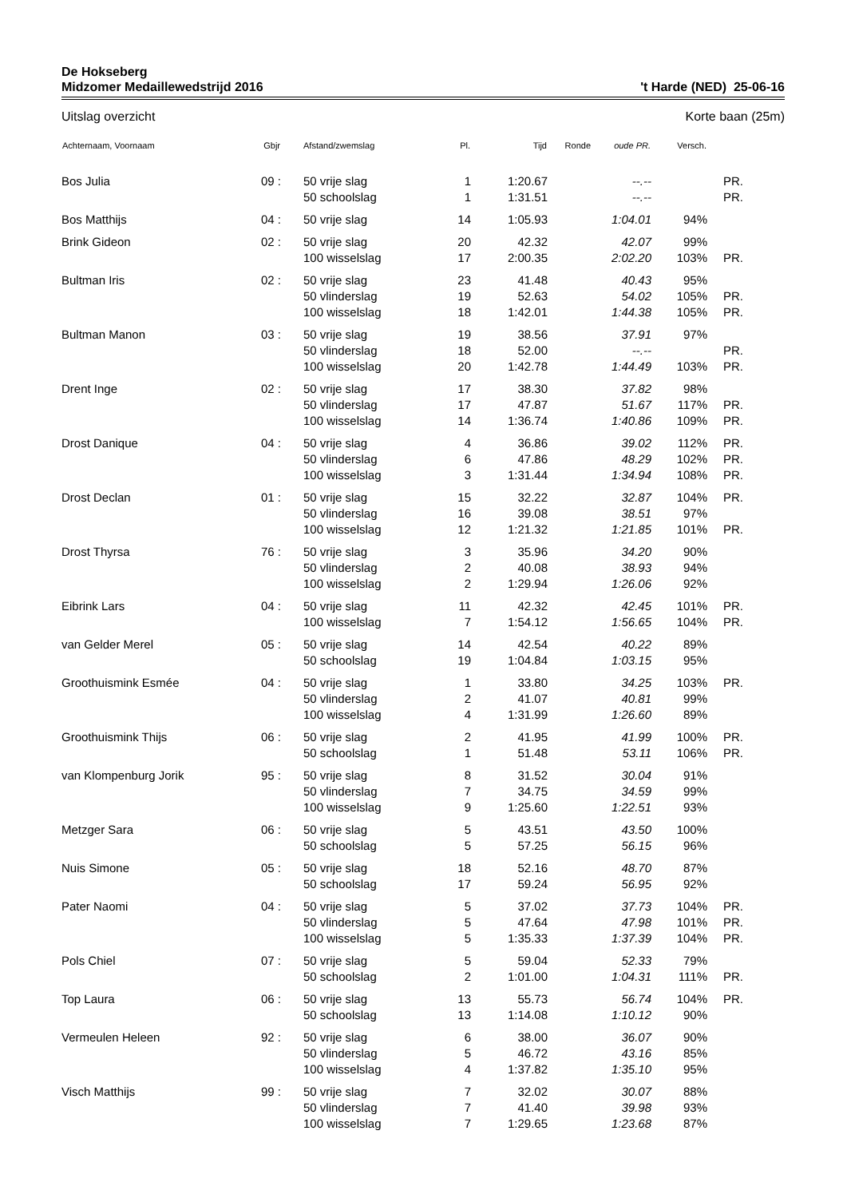De Hokseberg
Midzomer Medaillewedstrijd 2016 't Harde (NED) 25-06-16
Uitslag overzicht Korte baan (25m)
| Achternaam, Voornaam | Gbjr | Afstand/zwemslag | Pl. | Tijd | Ronde | oude PR. | Versch. | |
| --- | --- | --- | --- | --- | --- | --- | --- | --- |
| Bos Julia | 09 : | 50 vrije slag | 1 | 1:20.67 | | --.-- | | PR. |
| | | 50 schoolslag | 1 | 1:31.51 | | --.-- | | PR. |
| Bos Matthijs | 04 : | 50 vrije slag | 14 | 1:05.93 | | 1:04.01 | 94% | |
| Brink Gideon | 02 : | 50 vrije slag | 20 | 42.32 | | 42.07 | 99% | |
| | | 100 wisselslag | 17 | 2:00.35 | | 2:02.20 | 103% | PR. |
| Bultman Iris | 02 : | 50 vrije slag | 23 | 41.48 | | 40.43 | 95% | |
| | | 50 vlinderslag | 19 | 52.63 | | 54.02 | 105% | PR. |
| | | 100 wisselslag | 18 | 1:42.01 | | 1:44.38 | 105% | PR. |
| Bultman Manon | 03 : | 50 vrije slag | 19 | 38.56 | | 37.91 | 97% | |
| | | 50 vlinderslag | 18 | 52.00 | | --.-- | | PR. |
| | | 100 wisselslag | 20 | 1:42.78 | | 1:44.49 | 103% | PR. |
| Drent Inge | 02 : | 50 vrije slag | 17 | 38.30 | | 37.82 | 98% | |
| | | 50 vlinderslag | 17 | 47.87 | | 51.67 | 117% | PR. |
| | | 100 wisselslag | 14 | 1:36.74 | | 1:40.86 | 109% | PR. |
| Drost Danique | 04 : | 50 vrije slag | 4 | 36.86 | | 39.02 | 112% | PR. |
| | | 50 vlinderslag | 6 | 47.86 | | 48.29 | 102% | PR. |
| | | 100 wisselslag | 3 | 1:31.44 | | 1:34.94 | 108% | PR. |
| Drost Declan | 01 : | 50 vrije slag | 15 | 32.22 | | 32.87 | 104% | PR. |
| | | 50 vlinderslag | 16 | 39.08 | | 38.51 | 97% | |
| | | 100 wisselslag | 12 | 1:21.32 | | 1:21.85 | 101% | PR. |
| Drost Thyrsa | 76 : | 50 vrije slag | 3 | 35.96 | | 34.20 | 90% | |
| | | 50 vlinderslag | 2 | 40.08 | | 38.93 | 94% | |
| | | 100 wisselslag | 2 | 1:29.94 | | 1:26.06 | 92% | |
| Eibrink Lars | 04 : | 50 vrije slag | 11 | 42.32 | | 42.45 | 101% | PR. |
| | | 100 wisselslag | 7 | 1:54.12 | | 1:56.65 | 104% | PR. |
| van Gelder Merel | 05 : | 50 vrije slag | 14 | 42.54 | | 40.22 | 89% | |
| | | 50 schoolslag | 19 | 1:04.84 | | 1:03.15 | 95% | |
| Groothuismink Esmée | 04 : | 50 vrije slag | 1 | 33.80 | | 34.25 | 103% | PR. |
| | | 50 vlinderslag | 2 | 41.07 | | 40.81 | 99% | |
| | | 100 wisselslag | 4 | 1:31.99 | | 1:26.60 | 89% | |
| Groothuismink Thijs | 06 : | 50 vrije slag | 2 | 41.95 | | 41.99 | 100% | PR. |
| | | 50 schoolslag | 1 | 51.48 | | 53.11 | 106% | PR. |
| van Klompenburg Jorik | 95 : | 50 vrije slag | 8 | 31.52 | | 30.04 | 91% | |
| | | 50 vlinderslag | 7 | 34.75 | | 34.59 | 99% | |
| | | 100 wisselslag | 9 | 1:25.60 | | 1:22.51 | 93% | |
| Metzger Sara | 06 : | 50 vrije slag | 5 | 43.51 | | 43.50 | 100% | |
| | | 50 schoolslag | 5 | 57.25 | | 56.15 | 96% | |
| Nuis Simone | 05 : | 50 vrije slag | 18 | 52.16 | | 48.70 | 87% | |
| | | 50 schoolslag | 17 | 59.24 | | 56.95 | 92% | |
| Pater Naomi | 04 : | 50 vrije slag | 5 | 37.02 | | 37.73 | 104% | PR. |
| | | 50 vlinderslag | 5 | 47.64 | | 47.98 | 101% | PR. |
| | | 100 wisselslag | 5 | 1:35.33 | | 1:37.39 | 104% | PR. |
| Pols Chiel | 07 : | 50 vrije slag | 5 | 59.04 | | 52.33 | 79% | |
| | | 50 schoolslag | 2 | 1:01.00 | | 1:04.31 | 111% | PR. |
| Top Laura | 06 : | 50 vrije slag | 13 | 55.73 | | 56.74 | 104% | PR. |
| | | 50 schoolslag | 13 | 1:14.08 | | 1:10.12 | 90% | |
| Vermeulen Heleen | 92 : | 50 vrije slag | 6 | 38.00 | | 36.07 | 90% | |
| | | 50 vlinderslag | 5 | 46.72 | | 43.16 | 85% | |
| | | 100 wisselslag | 4 | 1:37.82 | | 1:35.10 | 95% | |
| Visch Matthijs | 99 : | 50 vrije slag | 7 | 32.02 | | 30.07 | 88% | |
| | | 50 vlinderslag | 7 | 41.40 | | 39.98 | 93% | |
| | | 100 wisselslag | 7 | 1:29.65 | | 1:23.68 | 87% | |